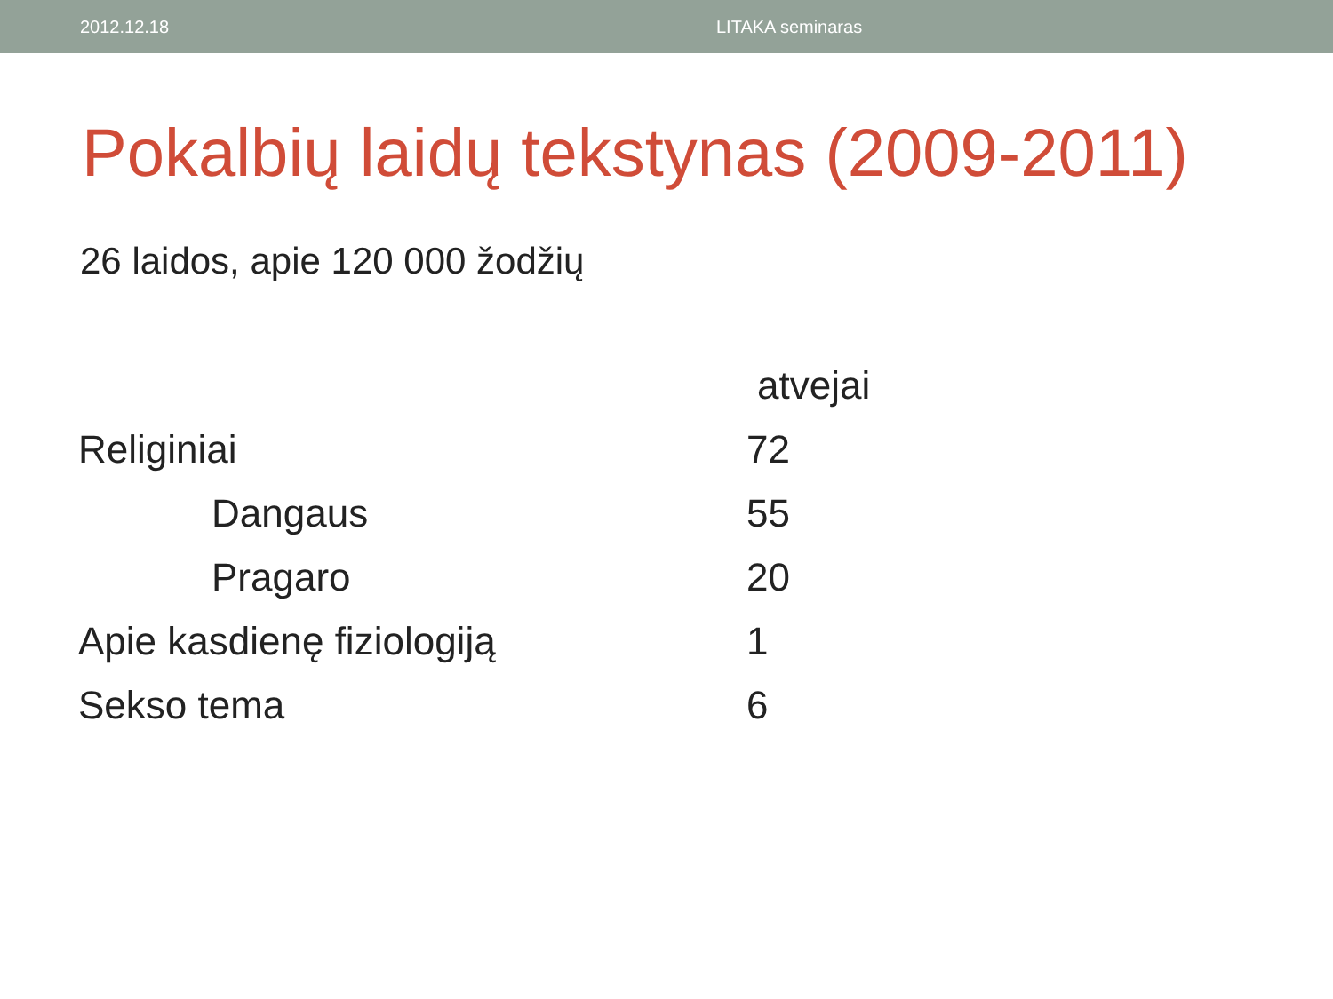2012.12.18 LITAKA seminaras
Pokalbių laidų tekstynas (2009-2011)
26 laidos, apie 120 000 žodžių
| | atvejai |
| --- | --- |
| Religiniai | 72 |
| Dangaus | 55 |
| Pragaro | 20 |
| Apie kasdienę fiziologiją | 1 |
| Sekso tema | 6 |